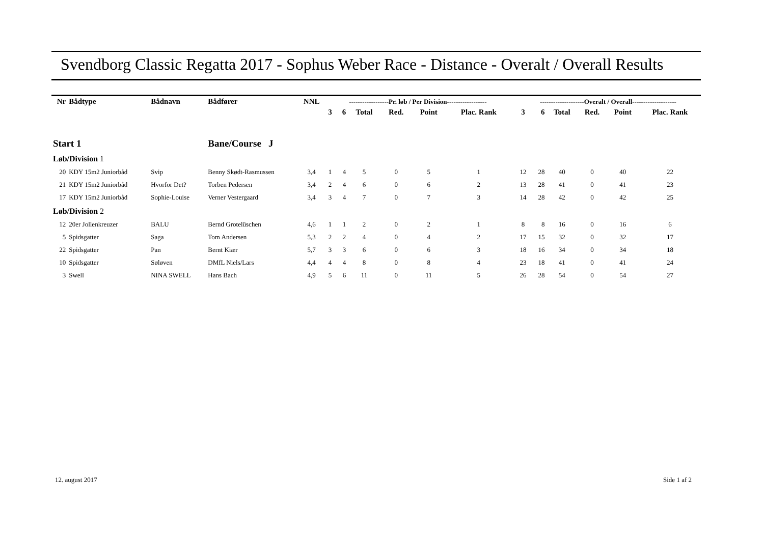Svendborg Classic Regatta 2017 - Sophus Weber Race - Distance - Overalt / Overall Results
| Nr | Bådtype | Bådnavn | Bådfører | NNL | ------------------Pr. løb / Per Division------------------ | | | | | | | --------------------Overalt / Overall-------------------- | | | | | |
| --- | --- | --- | --- | --- | --- | --- | --- | --- | --- | --- | --- | --- | --- | --- | --- | --- | --- |
| | | | | | 3 | 6 | Total | Red. | Point | Plac. Rank | | 3 | 6 | Total | Red. | Point | Plac. Rank |
| Start 1 | | | Bane/Course J | | | | | | | | | | | | | | |
| Løb/Division 1 | | | | | | | | | | | | | | | | | |
| 20 | KDY 15m2 Juniorbåd | Svip | Benny Skødt-Rasmussen | 3,4 | 1 | 4 | 5 | 0 | 5 | 1 | | 12 | 28 | 40 | 0 | 40 | 22 |
| 21 | KDY 15m2 Juniorbåd | Hvorfor Det? | Torben Pedersen | 3,4 | 2 | 4 | 6 | 0 | 6 | 2 | | 13 | 28 | 41 | 0 | 41 | 23 |
| 17 | KDY 15m2 Juniorbåd | Sophie-Louise | Verner Vestergaard | 3,4 | 3 | 4 | 7 | 0 | 7 | 3 | | 14 | 28 | 42 | 0 | 42 | 25 |
| Løb/Division 2 | | | | | | | | | | | | | | | | | |
| 12 | 20er Jollenkreuzer | BALU | Bernd Grotelüschen | 4,6 | 1 | 1 | 2 | 0 | 2 | 1 | | 8 | 8 | 16 | 0 | 16 | 6 |
| 5 | Spidsgatter | Saga | Tom Andersen | 5,3 | 2 | 2 | 4 | 0 | 4 | 2 | | 17 | 15 | 32 | 0 | 32 | 17 |
| 22 | Spidsgatter | Pan | Bernt Kiær | 5,7 | 3 | 3 | 6 | 0 | 6 | 3 | | 18 | 16 | 34 | 0 | 34 | 18 |
| 10 | Spidsgatter | Søløven | DMfL Niels/Lars | 4,4 | 4 | 4 | 8 | 0 | 8 | 4 | | 23 | 18 | 41 | 0 | 41 | 24 |
| 3 | Swell | NINA SWELL | Hans Bach | 4,9 | 5 | 6 | 11 | 0 | 11 | 5 | | 26 | 28 | 54 | 0 | 54 | 27 |
12. august 2017 Side 1 af 2